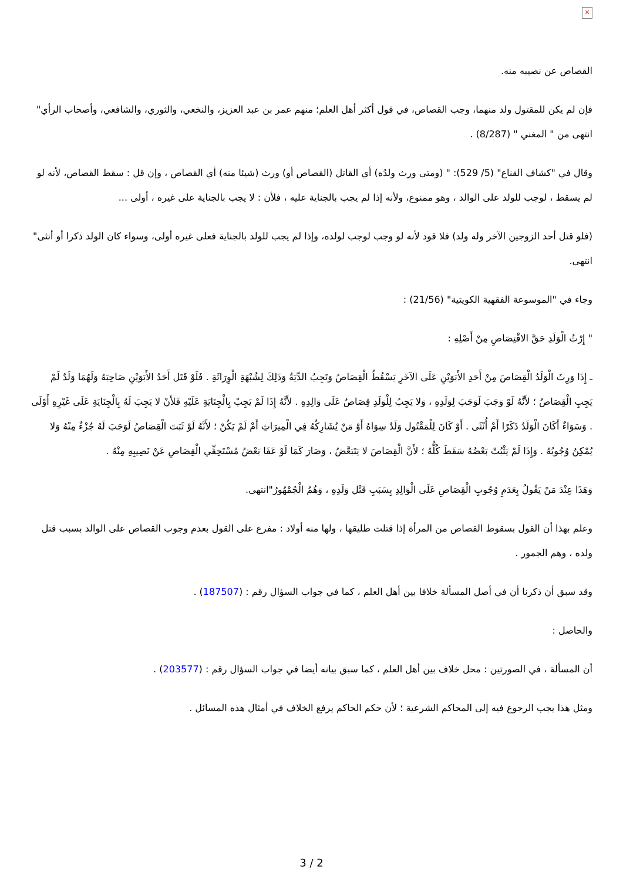×
القصاص عن نصيبه منه.
فإن لم يكن للمقتول ولد منهما، وجب القصاص، في قول أكثر أهل العلم؛ منهم عمر بن عبد العزيز، والنخعي، والثوري، والشافعي، وأصحاب الرأي" انتهى من " المغني " (8/287) .
وقال في "كشاف القناع" (5/ 529): " (ومتى ورث ولدُه) أي القاتل (القصاص أو) ورث (شيئا منه) أي القصاص ، وإن قل : سقط القصاص، لأنه لو لم يسقط ، لوجب للولد على الوالد ، وهو ممنوع، ولأنه إذا لم يجب بالجناية عليه ، فلأن : لا يجب بالجناية على غيره ، أولى ...
(فلو قتل أحد الزوجين الآخر وله ولد) فلا قود لأنه لو وجب لوجب لولده، وإذا لم يجب للولد بالجناية فعلى غيره أولى، وسواء كان الولد ذكرا أو أنثى" انتهى.
وجاء في "الموسوعة الفقهية الكويتية" (21/56) :
" إِرْثُ الْوَلَدِ حَقَّ الاقْتِصَاصِ مِنْ أَصْلِهِ :
ـ إِذَا وَرِثَ الْوَلَدُ الْقِصَاصَ مِنْ أَحَدِ الأَبَوَيْنِ عَلَى الآخَرِ يَسْقُطُ الْقِصَاصُ وَتَجِبُ الدِّيَةُ وَذَلِكَ لِشُبْهَةِ الْوِرَاثَةِ . فَلَوْ قَتَل أَحَدُ الأَبَوَيْنِ صَاحِبَهُ وَلَهُمَا وَلَدٌ لَمْ يَجِبِ الْقِصَاصُ ؛ لأَنَّهُ لَوْ وَجَبَ لَوَجَبَ لِوَلَدِهِ ، وَلا يَجِبُ لِلْوَلَدِ قِصَاصٌ عَلَى وَالِدِهِ . لأَنَّهُ إِذَا لَمْ يَجِبْ بِالْجِنَايَةِ عَلَيْهِ فَلأَنْ لا يَجِبَ لَهُ بِالْجِنَايَةِ عَلَى غَيْرِهِ أَوْلَى . وَسَوَاءٌ أَكَانَ الْوَلَدُ ذَكَرًا أَمْ أُنْثَى . أَوْ كَانَ لِلْمَقْتُول وَلَدٌ سِوَاهُ أَوْ مَنْ يُشَارِكُهُ فِي الْمِيرَاثِ أَمْ لَمْ يَكُنْ ؛ لأَنَّهُ لَوْ ثَبَتَ الْقِصَاصُ لَوَجَبَ لَهُ جُزْءٌ مِنْهُ وَلا يُمْكِنُ وُجُوبُهُ . وَإِذَا لَمْ يَثْبُتْ بَعْضُهُ سَقَطَ كُلُّهُ ؛ لأَنَّ الْقِصَاصَ لا يَتَبَعَّضُ ، وَصَارَ كَمَا لَوْ عَفَا بَعْضُ مُسْتَحِقِّي الْقِصَاصِ عَنْ نَصِيبِهِ مِنْهُ .
وَهَذَا عِنْدَ مَنْ يَقُولُ بِعَدَمِ وُجُوبِ الْقِصَاصِ عَلَى الْوَالِدِ بِسَبَبِ قَتْل وَلَدِهِ ، وَهُمُ الْجُمْهُورُ"انتهى.
وعلم بهذا أن القول بسقوط القصاص من المرأة إذا قتلت طليقها ، ولها منه أولاد : مفرع على القول بعدم وجوب القصاص على الوالد بسبب قتل ولده ، وهم الجمور .
وقد سبق أن ذكرنا أن في أصل المسألة خلافا بين أهل العلم ، كما في جواب السؤال رقم : (187507) .
والحاصل :
أن المسألة ، في الصورتين : محل خلاف بين أهل العلم ، كما سبق بيانه أيضا في جواب السؤال رقم : (203577) .
ومثل هذا يجب الرجوع فيه إلى المحاكم الشرعية ؛ لأن حكم الحاكم يرفع الخلاف في أمثال هذه المسائل .
3 / 2